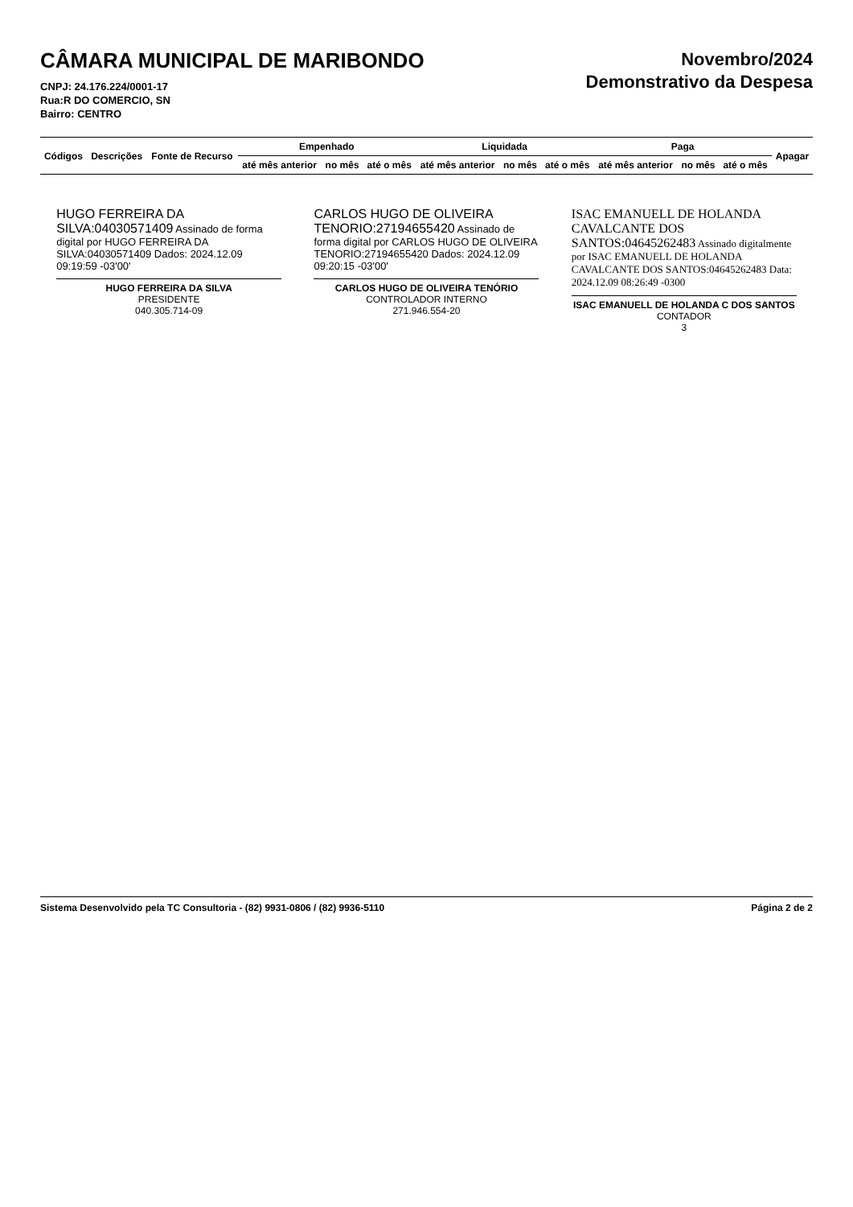CÂMARA MUNICIPAL DE MARIBONDO
CNPJ: 24.176.224/0001-17
Rua:R DO COMERCIO, SN
Bairro: CENTRO
Novembro/2024
Demonstrativo da Despesa
| Códigos | Descrições | Fonte de Recurso | Empenhado | | | Liquidada | | | Paga | | | Apagar |
| --- | --- | --- | --- | --- | --- | --- | --- | --- | --- | --- | --- | --- |
| | | | até mês anterior | no mês | até o mês | até mês anterior | no mês | até o mês | até mês anterior | no mês | até o mês | |
HUGO FERREIRA DA SILVA:04030571409 Assinado de forma digital por HUGO FERREIRA DA SILVA:04030571409 Dados: 2024.12.09 09:19:59 -03'00'
HUGO FERREIRA DA SILVA
PRESIDENTE
040.305.714-09
CARLOS HUGO DE OLIVEIRA TENORIO:27194655420 Assinado de forma digital por CARLOS HUGO DE OLIVEIRA TENORIO:27194655420 Dados: 2024.12.09 09:20:15 -03'00'
CARLOS HUGO DE OLIVEIRA TENÓRIO
CONTROLADOR INTERNO
271.946.554-20
ISAC EMANUELL DE HOLANDA CAVALCANTE DOS SANTOS:04645262483 Assinado digitalmente por ISAC EMANUELL DE HOLANDA CAVALCANTE DOS SANTOS:04645262483 Data: 2024.12.09 08:26:49 -0300
ISAC EMANUELL DE HOLANDA C DOS SANTOS
CONTADOR
3
Sistema Desenvolvido pela TC Consultoria - (82) 9931-0806 / (82) 9936-5110 Página 2 de 2